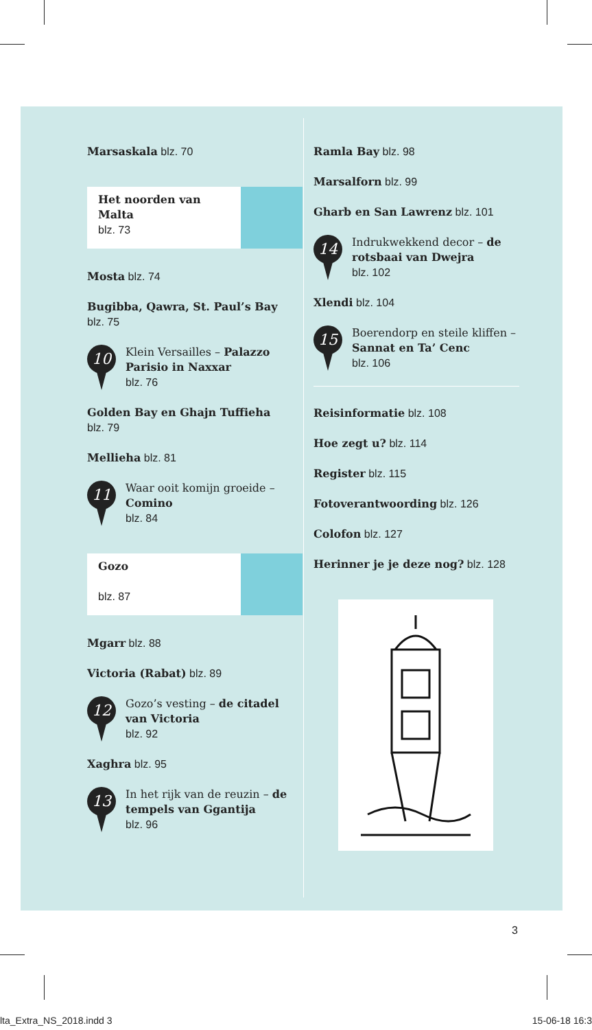Marsaskala blz. 70
Het noorden van Malta
blz. 73
Mosta blz. 74
Bugibba, Qawra, St. Paul’s Bay
blz. 75
10
Klein Versailles – Palazzo Parisio in Naxxar
blz. 76
Golden Bay en Ghajn Tuffieha
blz. 79
Mellieha blz. 81
11
Waar ooit komijn groeide – Comino
blz. 84
Gozo
blz. 87
Mgarr blz. 88
Victoria (Rabat) blz. 89
12
Gozo’s vesting – de citadel van Victoria
blz. 92
Xaghra blz. 95
13
In het rijk van de reuzin – de tempels van Ggantija
blz. 96
Ramla Bay blz. 98
Marsalforn blz. 99
Gharb en San Lawrenz blz. 101
14
Indrukwekkend decor – de rotsbaai van Dwejra
blz. 102
Xlendi blz. 104
15
Boerendorp en steile kliffen – Sannat en Ta’ Cenc
blz. 106
Reisinformatie blz. 108
Hoe zegt u? blz. 114
Register blz. 115
Fotoverantwoording blz. 126
Colofon blz. 127
Herinner je je deze nog? blz. 128
3
lta_Extra_NS_2018.indd 3 15-06-18 16:3